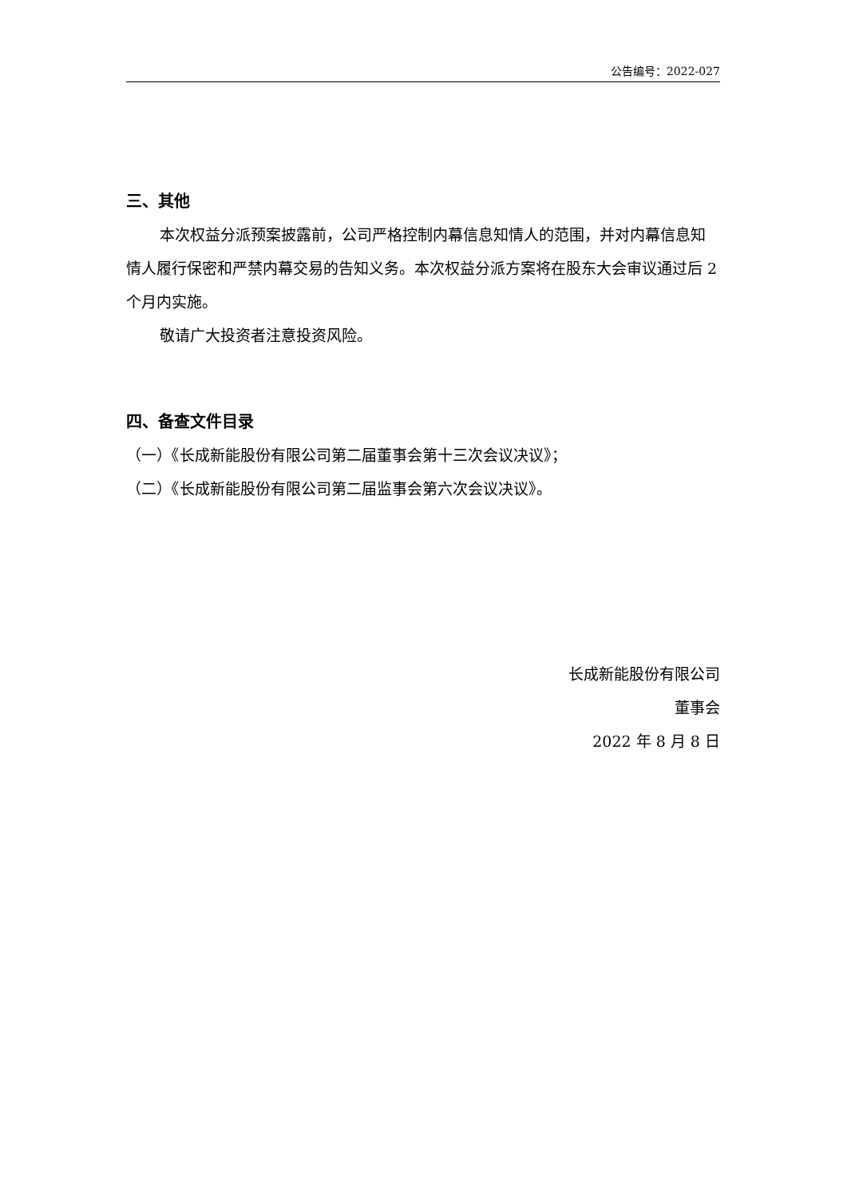公告编号：2022-027
三、其他
本次权益分派预案披露前，公司严格控制内幕信息知情人的范围，并对内幕信息知情人履行保密和严禁内幕交易的告知义务。本次权益分派方案将在股东大会审议通过后 2 个月内实施。
敬请广大投资者注意投资风险。
四、备查文件目录
（一）《长成新能股份有限公司第二届董事会第十三次会议决议》；
（二）《长成新能股份有限公司第二届监事会第六次会议决议》。
长成新能股份有限公司
董事会
2022 年 8 月 8 日